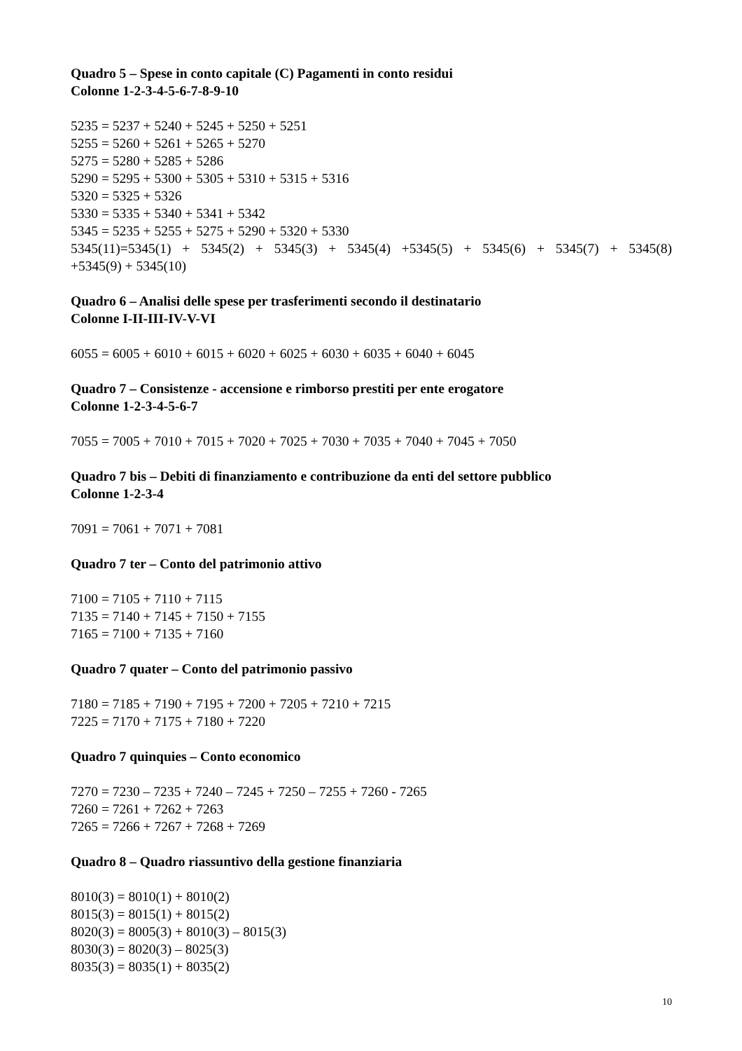Quadro 5 – Spese in conto capitale (C) Pagamenti in conto residui
Colonne 1-2-3-4-5-6-7-8-9-10
5235 = 5237 + 5240 + 5245 + 5250 + 5251
5255 = 5260 + 5261 + 5265 + 5270
5275 = 5280 + 5285 + 5286
5290 = 5295 + 5300 + 5305 + 5310 + 5315 + 5316
5320 = 5325 + 5326
5330 = 5335 + 5340 + 5341 + 5342
5345 = 5235 + 5255 + 5275 + 5290 + 5320 + 5330
5345(11)=5345(1) + 5345(2) + 5345(3) + 5345(4) +5345(5) + 5345(6) + 5345(7) + 5345(8)
+5345(9) + 5345(10)
Quadro 6 – Analisi delle spese per trasferimenti secondo il destinatario
Colonne I-II-III-IV-V-VI
6055 = 6005 + 6010 + 6015 + 6020 + 6025 + 6030 + 6035 + 6040 + 6045
Quadro 7 – Consistenze - accensione e rimborso prestiti per ente erogatore
Colonne 1-2-3-4-5-6-7
7055 = 7005 + 7010 + 7015 + 7020 + 7025 + 7030 + 7035 + 7040 + 7045 + 7050
Quadro 7 bis – Debiti di finanziamento e contribuzione da enti del settore pubblico
Colonne 1-2-3-4
7091 = 7061 + 7071 + 7081
Quadro 7 ter – Conto del patrimonio attivo
7100 = 7105 + 7110 + 7115
7135 = 7140 + 7145 + 7150 + 7155
7165 = 7100 + 7135 + 7160
Quadro 7 quater – Conto del patrimonio passivo
7180 = 7185 + 7190 + 7195 + 7200 + 7205 + 7210 + 7215
7225 = 7170 + 7175 + 7180 + 7220
Quadro 7 quinquies – Conto economico
7270 = 7230 – 7235 + 7240 – 7245 + 7250 – 7255 + 7260 - 7265
7260 = 7261 + 7262 + 7263
7265 = 7266 + 7267 + 7268 + 7269
Quadro 8 – Quadro riassuntivo della gestione finanziaria
8010(3) = 8010(1) + 8010(2)
8015(3) = 8015(1) + 8015(2)
8020(3) = 8005(3) + 8010(3) – 8015(3)
8030(3) = 8020(3) – 8025(3)
8035(3) = 8035(1) + 8035(2)
10